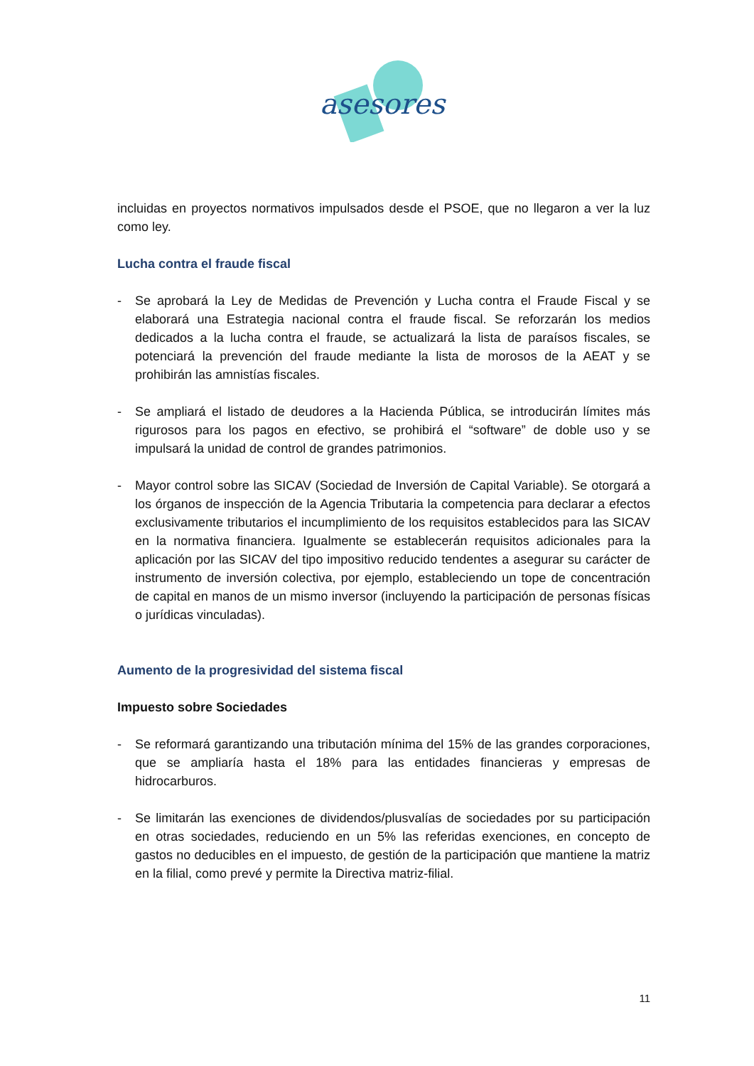asesores
incluidas en proyectos normativos impulsados desde el PSOE, que no llegaron a ver la luz como ley.
Lucha contra el fraude fiscal
- Se aprobará la Ley de Medidas de Prevención y Lucha contra el Fraude Fiscal y se elaborará una Estrategia nacional contra el fraude fiscal. Se reforzarán los medios dedicados a la lucha contra el fraude, se actualizará la lista de paraísos fiscales, se potenciará la prevención del fraude mediante la lista de morosos de la AEAT y se prohibirán las amnistías fiscales.
- Se ampliará el listado de deudores a la Hacienda Pública, se introducirán límites más rigurosos para los pagos en efectivo, se prohibirá el “software” de doble uso y se impulsará la unidad de control de grandes patrimonios.
- Mayor control sobre las SICAV (Sociedad de Inversión de Capital Variable). Se otorgará a los órganos de inspección de la Agencia Tributaria la competencia para declarar a efectos exclusivamente tributarios el incumplimiento de los requisitos establecidos para las SICAV en la normativa financiera. Igualmente se establecerán requisitos adicionales para la aplicación por las SICAV del tipo impositivo reducido tendentes a asegurar su carácter de instrumento de inversión colectiva, por ejemplo, estableciendo un tope de concentración de capital en manos de un mismo inversor (incluyendo la participación de personas físicas o jurídicas vinculadas).
Aumento de la progresividad del sistema fiscal
Impuesto sobre Sociedades
- Se reformará garantizando una tributación mínima del 15% de las grandes corporaciones, que se ampliaría hasta el 18% para las entidades financieras y empresas de hidrocarburos.
- Se limitarán las exenciones de dividendos/plusvalías de sociedades por su participación en otras sociedades, reduciendo en un 5% las referidas exenciones, en concepto de gastos no deducibles en el impuesto, de gestión de la participación que mantiene la matriz en la filial, como prevé y permite la Directiva matriz-filial.
11